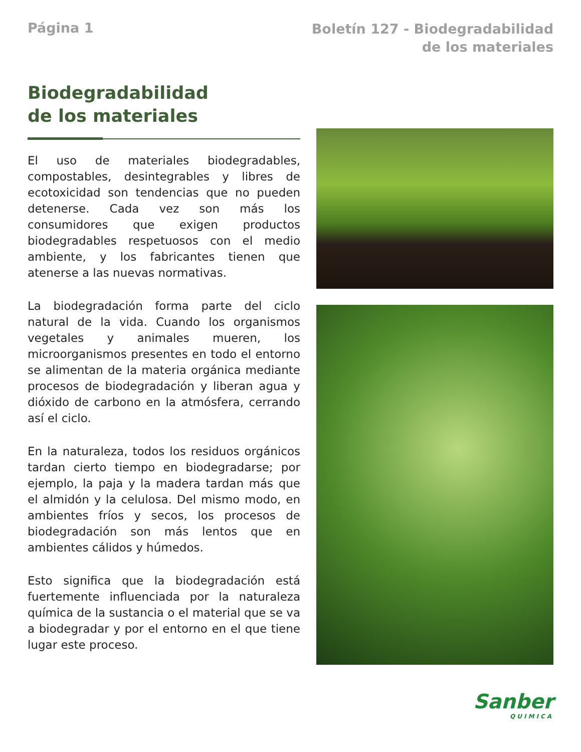Página 1
Boletín 127 - Biodegradabilidad
de los materiales
Biodegradabilidad
de los materiales
El uso de materiales biodegradables, compostables, desintegrables y libres de ecotoxicidad son tendencias que no pueden detenerse. Cada vez son más los consumidores que exigen productos biodegradables respetuosos con el medio ambiente, y los fabricantes tienen que atenerse a las nuevas normativas.
La biodegradación forma parte del ciclo natural de la vida. Cuando los organismos vegetales y animales mueren, los microorganismos presentes en todo el entorno se alimentan de la materia orgánica mediante procesos de biodegradación y liberan agua y dióxido de carbono en la atmósfera, cerrando así el ciclo.
En la naturaleza, todos los residuos orgánicos tardan cierto tiempo en biodegradarse; por ejemplo, la paja y la madera tardan más que el almidón y la celulosa. Del mismo modo, en ambientes fríos y secos, los procesos de biodegradación son más lentos que en ambientes cálidos y húmedos.
Esto significa que la biodegradación está fuertemente influenciada por la naturaleza química de la sustancia o el material que se va a biodegradar y por el entorno en el que tiene lugar este proceso.
Sanber
QUIMICA